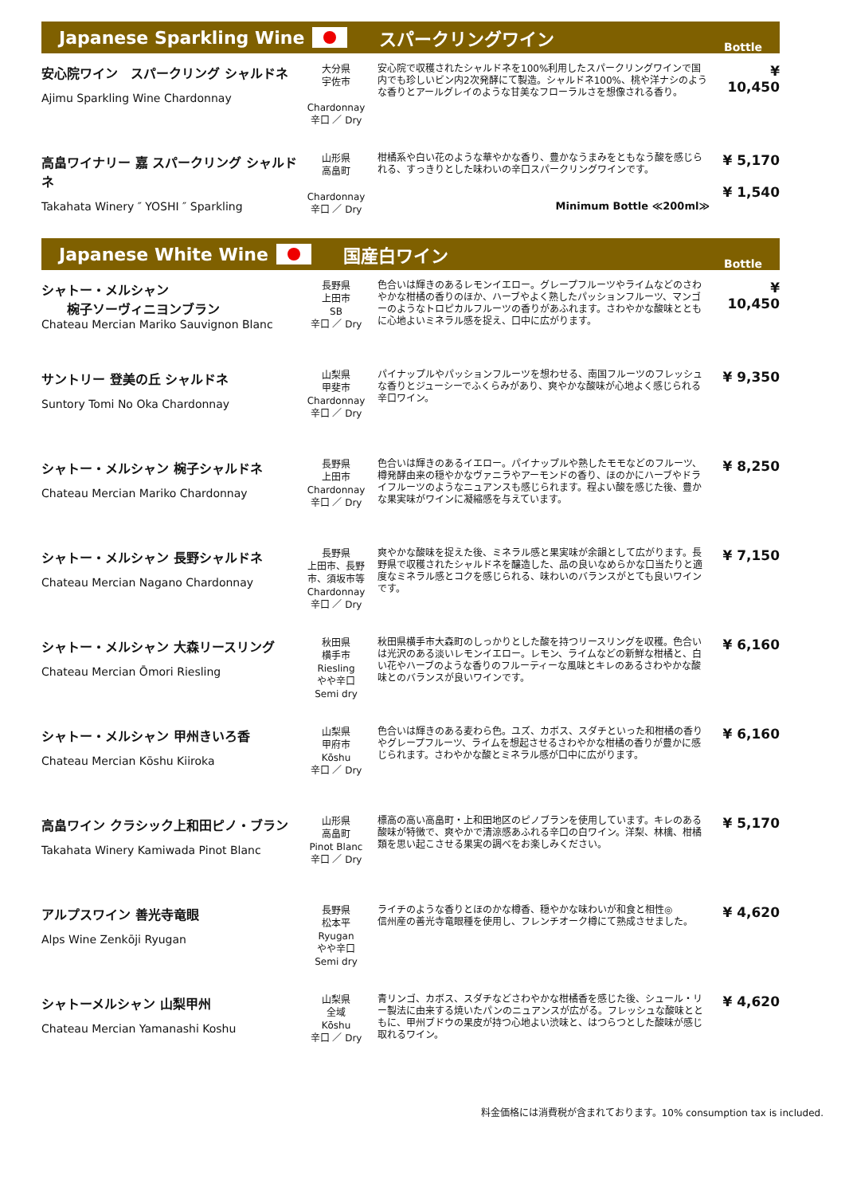Japanese Sparkling Wine スパークリングワイン
Bottle
| 安心院ワイン スパークリング シャルドネ Ajimu Sparkling Wine Chardonnay | 大分県 宇佐市 Chardonnay 辛口 ／ Dry | 安心院で収穫されたシャルドネを100%利用したスパークリングワインで国内でも珍しいビン内2次発酵にて製造。シャルドネ100%、桃や洋ナシのような香りとアールグレイのような甘美なフローラルさを想像される香り。 | ¥ 10,450 |
| 高畠ワイナリー 嘉 スパークリング シャルドネ Takahata Winery ″ YOSHI ″ Sparkling | 山形県 高畠町 Chardonnay 辛口 ／ Dry | 柑橘系や白い花のような華やかな香り、豊かなうまみをともなう酸を感じられる、すっきりとした味わいの辛口スパークリングワインです。 Minimum Bottle ≪200ml≫ | ¥ 5,170 ¥ 1,540 |
Japanese White Wine 国産白ワイン
Bottle
| シャトー・メルシャン 椀子ソーヴィニヨンブラン Chateau Mercian Mariko Sauvignon Blanc | 長野県 上田市 SB 辛口 ／ Dry | 色合いは輝きのあるレモンイエロー。グレープフルーツやライムなどのさわやかな柑橘の香りのほか、ハーブやよく熟したパッションフルーツ、マンゴーのようなトロピカルフルーツの香りがあふれます。さわやかな酸味とともに心地よいミネラル感を捉え、口中に広がります。 | ¥ 10,450 |
| サントリー 登美の丘 シャルドネ Suntory Tomi No Oka Chardonnay | 山梨県 甲斐市 Chardonnay 辛口 ／ Dry | パイナップルやパッションフルーツを想わせる、南国フルーツのフレッシュな香りとジューシーでふくらみがあり、爽やかな酸味が心地よく感じられる辛口ワイン。 | ¥ 9,350 |
| シャトー・メルシャン 椀子シャルドネ Chateau Mercian Mariko Chardonnay | 長野県 上田市 Chardonnay 辛口 ／ Dry | 色合いは輝きのあるイエロー。パイナップルや熟したモモなどのフルーツ、樽発酵由来の穏やかなヴァニラやアーモンドの香り、ほのかにハーブやドライフルーツのようなニュアンスも感じられます。程よい酸を感じた後、豊かな果実味がワインに凝縮感を与えています。 | ¥ 8,250 |
| シャトー・メルシャン 長野シャルドネ Chateau Mercian Nagano Chardonnay | 長野県 上田市、長野市、須坂市等 Chardonnay 辛口 ／ Dry | 爽やかな酸味を捉えた後、ミネラル感と果実味が余韻として広がります。長野県で収穫されたシャルドネを醸造した、品の良いなめらかな口当たりと適度なミネラル感とコクを感じられる、味わいのバランスがとても良いワインです。 | ¥ 7,150 |
| シャトー・メルシャン 大森リースリング Chateau Mercian Ōmori Riesling | 秋田県 横手市 Riesling やや辛口 Semi dry | 秋田県横手市大森町のしっかりとした酸を持つリースリングを収穫。色合いは光沢のある淡いレモンイエロー。レモン、ライムなどの新鮮な柑橘と、白い花やハーブのような香りのフルーティーな風味とキレのあるさわやかな酸味とのバランスが良いワインです。 | ¥ 6,160 |
| シャトー・メルシャン 甲州きいろ香 Chateau Mercian Kōshu Kiiroka | 山梨県 甲府市 Kōshu 辛口 ／ Dry | 色合いは輝きのある麦わら色。ユズ、カボス、スダチといった和柑橘の香りやグレープフルーツ、ライムを想起させるさわやかな柑橘の香りが豊かに感じられます。さわやかな酸とミネラル感が口中に広がります。 | ¥ 6,160 |
| 高畠ワイン クラシック上和田ピノ・ブラン Takahata Winery Kamiwada Pinot Blanc | 山形県 高畠町 Pinot Blanc 辛口 ／ Dry | 標高の高い高畠町・上和田地区のピノブランを使用しています。キレのある酸味が特徴で、爽やかで清涼感あふれる辛口の白ワイン。洋梨、林檎、柑橘類を思い起こさせる果実の調べをお楽しみください。 | ¥ 5,170 |
| アルプスワイン 善光寺竜眼 Alps Wine Zenkōji Ryugan | 長野県 松本平 Ryugan やや辛口 Semi dry | ライチのような香りとほのかな樽香、穏やかな味わいが和食と相性◎ 信州産の善光寺竜眼種を使用し、フレンチオーク樽にて熟成させました。 | ¥ 4,620 |
| シャトーメルシャン 山梨甲州 Chateau Mercian Yamanashi Koshu | 山梨県 全域 Kōshu 辛口 ／ Dry | 青リンゴ、カボス、スダチなどさわやかな柑橘香を感じた後、シュール・リー製法に由来する焼いたパンのニュアンスが広がる。フレッシュな酸味とともに、甲州ブドウの果皮が持つ心地よい渋味と、はつらつとした酸味が感じ取れるワイン。 | ¥ 4,620 |
料金価格には消費税が含まれております。10% consumption tax is included.